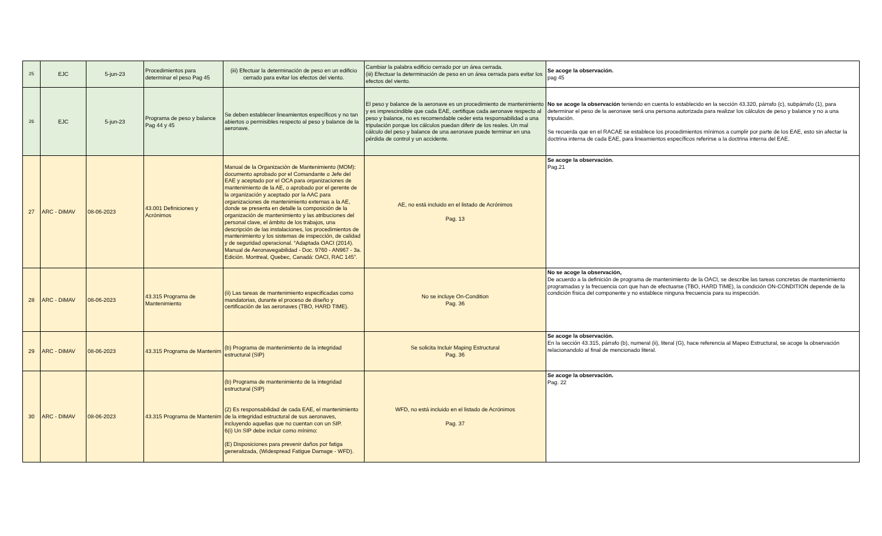| 25 | EJC | 5-jun-23 | Procedimientos para determinar el peso Pag 45 | (iii) Efectuar la determinación de peso en un edificio cerrado para evitar los efectos del viento. | Cambiar la palabra edificio cerrado por un área cerrada. (iii) Efectuar la determinación de peso en un área cerrada para evitar los efectos del viento. | Se acoge la observación. pag 45 |
| 26 | EJC | 5-jun-23 | Programa de peso y balance Pag 44 y 45 | Se deben establecer lineamientos específicos y no tan abiertos o permisibles respecto al peso y balance de la aeronave. | El peso y balance de la aeronave es un procedimiento de mantenimiento y es imprescindible que cada EAE, certifique cada aeronave respecto al peso y balance, no es recomendable ceder esta responsabilidad a una tripulación porque los cálculos puedan diferir de los reales. Un mal cálculo del peso y balance de una aeronave puede terminar en una pérdida de control y un accidente. | No se acoge la observación teniendo en cuenta lo establecido en la sección 43.320, párrafo (c), subpárrafo (1), para determinar el peso de la aeronave será una persona autorizada para realizar los cálculos de peso y balance y no a una tripulación. Se recuerda que en el RACAE se establece los procedimientos mínimos a cumplir por parte de los EAE, esto sin afectar la doctrina interna de cada EAE, para lineamientos específicos referirse a la doctrina interna del EAE. |
| 27 | ARC - DIMAV | 08-06-2023 | 43.001 Definiciones y Acrónimos | Manual de la Organización de Mantenimiento (MOM): documento aprobado por el Comandante o Jefe del EAE y aceptado por el OCA para organizaciones de mantenimiento de la AE, o aprobado por el gerente de la organización y aceptado por la AAC para organizaciones de mantenimiento externas a la AE, donde se presenta en detalle la composición de la organización de mantenimiento y las atribuciones del personal clave, el ámbito de los trabajos, una descripción de las instalaciones, los procedimientos de mantenimiento y los sistemas de inspección, de calidad y de seguridad operacional. “Adaptada OACI (2014). Manual de Aeronavegabilidad - Doc. 9760 - AN967 - 3a. Edición. Montreal, Quebec, Canadá: OACI, RAC 145”. | AE, no está incluido en el listado de Acrónimos Pag. 13 | Se acoge la observación. Pag.21 |
| 28 | ARC - DIMAV | 08-06-2023 | 43.315 Programa de Mantenimiento | (ii) Las tareas de mantenimiento especificadas como mandatorias, durante el proceso de diseño y certificación de las aeronaves (TBO, HARD TIME). | No se incluye On-Condition Pag. 36 | No se acoge la observación, De acuerdo a la definición de programa de mantenimiento de la OACI, se describe las tareas concretas de mantenimiento programadas y la frecuencia con que han de efectuarse (TBO, HARD TIME), la condición ON-CONDITION depende de la condición física del componente y no establece ninguna frecuencia para su inspección. |
| 29 | ARC - DIMAV | 08-06-2023 | 43.315 Programa de Mantenim | (b) Programa de mantenimiento de la integridad estructural (SIP) | Se solicita Incluir Maping Estructural Pag. 36 | Se acoge la observación. En la sección 43.315, párrafo (b), numeral (ii), literal (G), hace referencia al Mapeo Estructural, se acoge la observación relacionandolo al final de mencionado literal. |
| 30 | ARC - DIMAV | 08-06-2023 | 43.315 Programa de Mantenim | (b) Programa de mantenimiento de la integridad estructural (SIP) (2) Es responsabilidad de cada EAE, el mantenimiento de la integridad estructural de sus aeronaves, incluyendo aquellas que no cuentan con un SIP. 6(i) Un SIP debe incluir como mínimo: (E) Disposiciones para prevenir daños por fatiga generalizada, (Widespread Fatigue Damage - WFD). | WFD, no está incluido en el listado de Acrónimos Pag. 37 | Se acoge la observación. Pag. 22 |